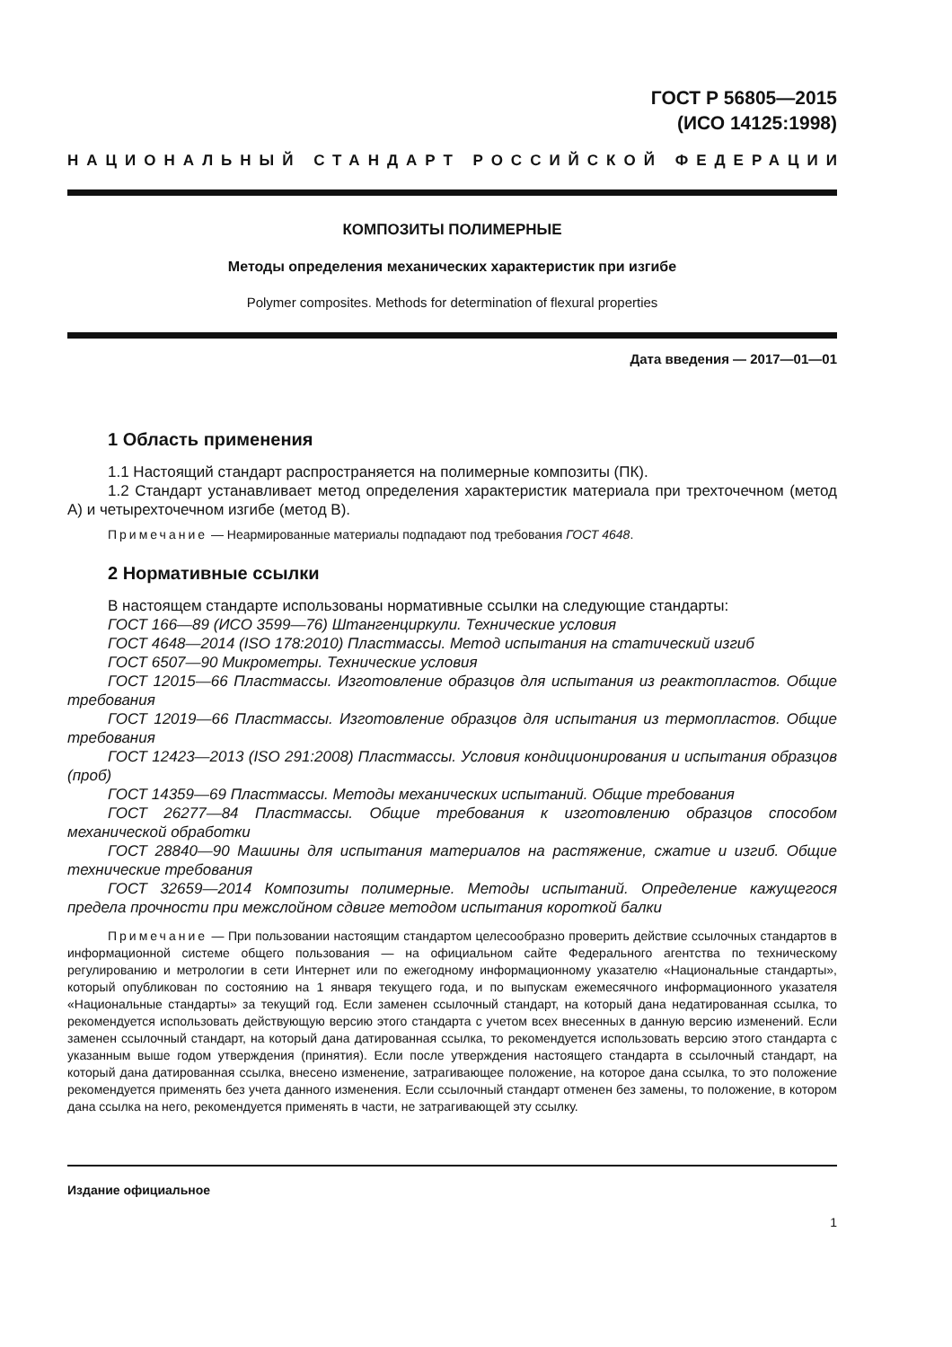ГОСТ Р 56805—2015
(ИСО 14125:1998)
НАЦИОНАЛЬНЫЙ СТАНДАРТ РОССИЙСКОЙ ФЕДЕРАЦИИ
КОМПОЗИТЫ ПОЛИМЕРНЫЕ
Методы определения механических характеристик при изгибе
Polymer composites. Methods for determination of flexural properties
Дата введения — 2017—01—01
1 Область применения
1.1 Настоящий стандарт распространяется на полимерные композиты (ПК).
1.2 Стандарт устанавливает метод определения характеристик материала при трехточечном (метод А) и четырехточечном изгибе (метод В).
Примечание — Неармированные материалы подпадают под требования ГОСТ 4648.
2 Нормативные ссылки
В настоящем стандарте использованы нормативные ссылки на следующие стандарты:
ГОСТ 166—89 (ИСО 3599—76) Штангенциркули. Технические условия
ГОСТ 4648—2014 (ISO 178:2010) Пластмассы. Метод испытания на статический изгиб
ГОСТ 6507—90 Микрометры. Технические условия
ГОСТ 12015—66 Пластмассы. Изготовление образцов для испытания из реактопластов. Общие требования
ГОСТ 12019—66 Пластмассы. Изготовление образцов для испытания из термопластов. Общие требования
ГОСТ 12423—2013 (ISO 291:2008) Пластмассы. Условия кондиционирования и испытания образцов (проб)
ГОСТ 14359—69 Пластмассы. Методы механических испытаний. Общие требования
ГОСТ 26277—84 Пластмассы. Общие требования к изготовлению образцов способом механической обработки
ГОСТ 28840—90 Машины для испытания материалов на растяжение, сжатие и изгиб. Общие технические требования
ГОСТ 32659—2014 Композиты полимерные. Методы испытаний. Определение кажущегося предела прочности при межслойном сдвиге методом испытания короткой балки
Примечание — При пользовании настоящим стандартом целесообразно проверить действие ссылочных стандартов в информационной системе общего пользования — на официальном сайте Федерального агентства по техническому регулированию и метрологии в сети Интернет или по ежегодному информационному указателю «Национальные стандарты», который опубликован по состоянию на 1 января текущего года, и по выпускам ежемесячного информационного указателя «Национальные стандарты» за текущий год. Если заменен ссылочный стандарт, на который дана недатированная ссылка, то рекомендуется использовать действующую версию этого стандарта с учетом всех внесенных в данную версию изменений. Если заменен ссылочный стандарт, на который дана датированная ссылка, то рекомендуется использовать версию этого стандарта с указанным выше годом утверждения (принятия). Если после утверждения настоящего стандарта в ссылочный стандарт, на который дана датированная ссылка, внесено изменение, затрагивающее положение, на которое дана ссылка, то это положение рекомендуется применять без учета данного изменения. Если ссылочный стандарт отменен без замены, то положение, в котором дана ссылка на него, рекомендуется применять в части, не затрагивающей эту ссылку.
Издание официальное
1